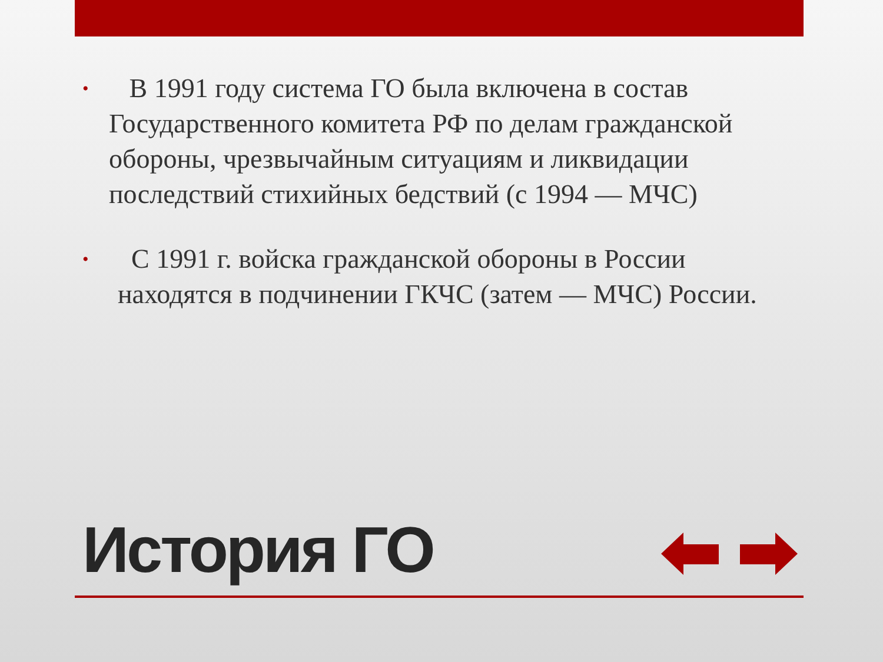• В 1991 году система ГО была включена в состав Государственного комитета РФ по делам гражданской обороны, чрезвычайным ситуациям и ликвидации последствий стихийных бедствий (с 1994 — МЧС)
• С 1991 г. войска гражданской обороны в России находятся в подчинении ГКЧС (затем — МЧС) России.
История ГО